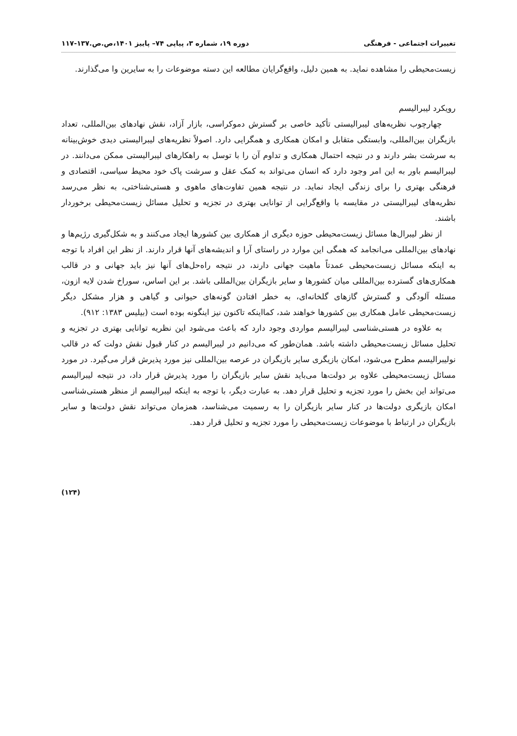تغییرات اجتماعی - فرهنگی دوره ۱۹، شماره ۳، پیاپی ۷۴– پاییز ۱۴۰۱،ص.ص.۱۳۷-۱۱۷
زیست‌محیطی را مشاهده نماید. به همین دلیل، واقع‌گرایان مطالعه این دسته موضوعات را به سایرین وا می‌گذارند.
رویکرد لیبرالیسم
چهارچوب نظریه‌های لیبرالیستی تأکید خاصی بر گسترش دموکراسی، بازار آزاد، نقش نهادهای بین‌المللی، تعداد بازیگران بین‌المللی، وابستگی متقابل و امکان همکاری و همگرایی دارد. اصولاً نظریه‌های لیبرالیستی دیدی خوش‌بینانه به سرشت بشر دارند و در نتیجه احتمال همکاری و تداوم آن را با توسل به راهکارهای لیبرالیستی ممکن می‌دانند. در لیبرالیسم باور به این امر وجود دارد که انسان می‌تواند به کمک عقل و سرشت پاک خود محیط سیاسی، اقتصادی و فرهنگی بهتری را برای زندگی ایجاد نماید. در نتیجه همین تفاوت‌های ماهوی و هستی‌شناختی، به نظر می‌رسد نظریه‌های لیبرالیستی در مقایسه با واقع‌گرایی از توانایی بهتری در تجزیه و تحلیل مسائل زیست‌محیطی برخوردار باشند.
از نظر لیبرال‌ها مسائل زیست‌محیطی حوزه دیگری از همکاری بین کشورها ایجاد می‌کنند و به شکل‌گیری رژیم‌ها و نهادهای بین‌المللی می‌انجامد که همگی این موارد در راستای آرا و اندیشه‌های آنها قرار دارند. از نظر این افراد با توجه به اینکه مسائل زیست‌محیطی عمدتاً ماهیت جهانی دارند، در نتیجه راه‌حل‌های آنها نیز باید جهانی و در قالب همکاری‌های گسترده بین‌المللی میان کشورها و سایر بازیگران بین‌المللی باشد. بر این اساس، سوراخ شدن لایه ازون، مسئله آلودگی و گسترش گازهای گلخانه‌ای، به خطر افتادن گونه‌های حیوانی و گیاهی و هزار مشکل دیگر زیست‌محیطی عامل همکاری بین کشورها خواهند شد، کمااینکه تاکنون نیز اینگونه بوده است (بیلیس ۱۳۸۳: ۹۱۲).
به علاوه در هستی‌شناسی لیبرالیسم مواردی وجود دارد که باعث می‌شود این نظریه توانایی بهتری در تجزیه و تحلیل مسائل زیست‌محیطی داشته باشد. همان‌طور که می‌دانیم در لیبرالیسم در کنار قبول نقش دولت که در قالب نولیبرالیسم مطرح می‌شود، امکان بازیگری سایر بازیگران در عرصه بین‌المللی نیز مورد پذیرش قرار می‌گیرد. در مورد مسائل زیست‌محیطی علاوه بر دولت‌ها می‌باید نقش سایر بازیگران را مورد پذیرش قرار داد، در نتیجه لیبرالیسم می‌تواند این بخش را مورد تجزیه و تحلیل قرار دهد. به عبارت دیگر، با توجه به اینکه لیبرالیسم از منظر هستی‌شناسی امکان بازیگری دولت‌ها در کنار سایر بازیگران را به رسمیت می‌شناسد، همزمان می‌تواند نقش دولت‌ها و سایر بازیگران در ارتباط با موضوعات زیست‌محیطی را مورد تجزیه و تحلیل قرار دهد.
(۱۲۴)